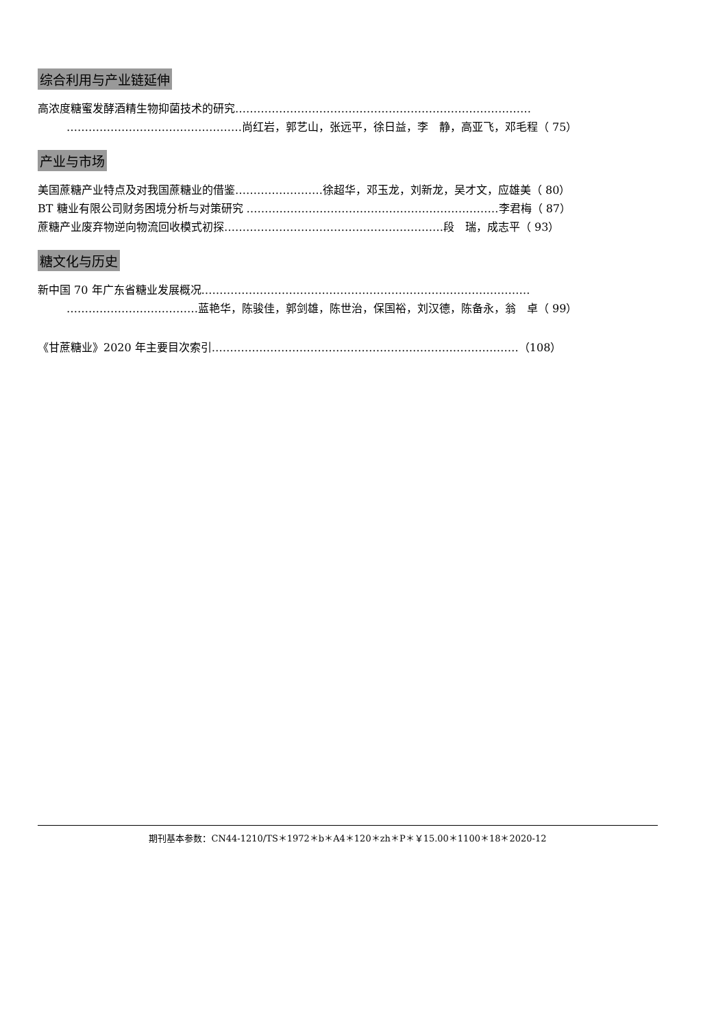综合利用与产业链延伸
高浓度糖蜜发酵酒精生物抑菌技术的研究………………………………………………………………………
…………………………………………尚红岩，郭艺山，张远平，徐日益，李　静，高亚飞，邓毛程（ 75）
产业与市场
美国蔗糖产业特点及对我国蔗糖业的借鉴……………………徐超华，邓玉龙，刘新龙，吴才文，应雄美（ 80）
BT 糖业有限公司财务困境分析与对策研究 ……………………………………………………………李君梅（ 87）
蔗糖产业废弃物逆向物流回收模式初探……………………………………………………段　瑞，成志平（ 93）
糖文化与历史
新中国 70 年广东省糖业发展概况………………………………………………………………………………
………………………………蓝艳华，陈骏佳，郭剑雄，陈世治，保国裕，刘汉德，陈备永，翁　卓（ 99）
《甘蔗糖业》2020 年主要目次索引…………………………………………………………………………（108）
期刊基本参数：CN44-1210/TS＊1972＊b＊A4＊120＊zh＊P＊￥15.00＊1100＊18＊2020-12